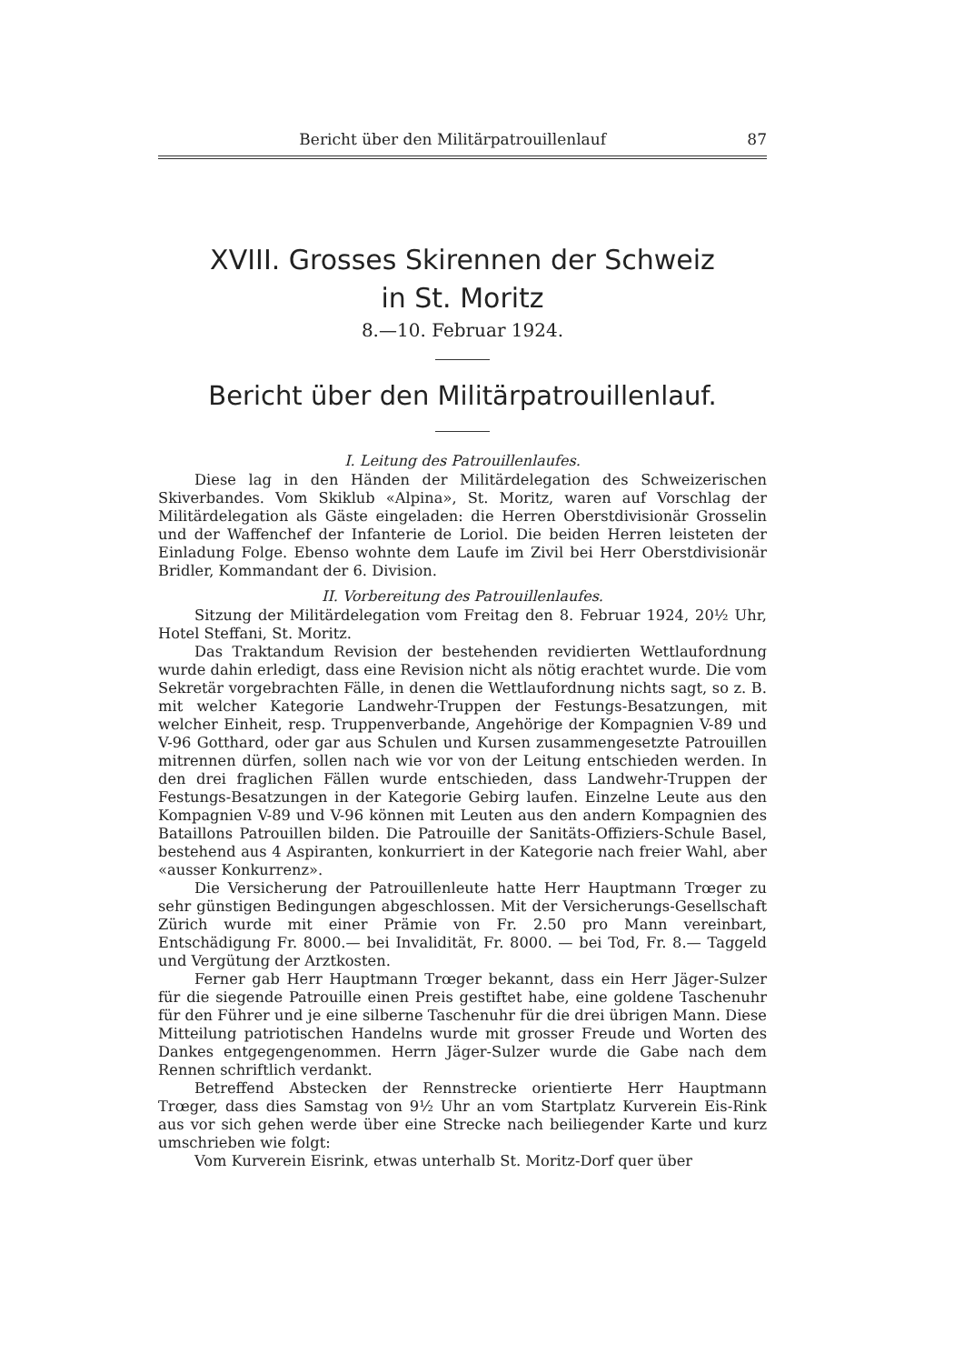Bericht über den Militärpatrouillenlauf 87
XVIII. Grosses Skirennen der Schweiz
in St. Moritz
8.—10. Februar 1924.
Bericht über den Militärpatrouillenlauf.
I. Leitung des Patrouillenlaufes.
Diese lag in den Händen der Militärdelegation des Schweizerischen Skiverbandes. Vom Skiklub «Alpina», St. Moritz, waren auf Vorschlag der Militärdelegation als Gäste eingeladen: die Herren Oberstdivisionär Grosselin und der Waffenchef der Infanterie de Loriol. Die beiden Herren leisteten der Einladung Folge. Ebenso wohnte dem Laufe im Zivil bei Herr Oberstdivisionär Bridler, Kommandant der 6. Division.
II. Vorbereitung des Patrouillenlaufes.
Sitzung der Militärdelegation vom Freitag den 8. Februar 1924, 20½ Uhr, Hotel Steffani, St. Moritz.
Das Traktandum Revision der bestehenden revidierten Wettlaufordnung wurde dahin erledigt, dass eine Revision nicht als nötig erachtet wurde. Die vom Sekretär vorgebrachten Fälle, in denen die Wettlaufordnung nichts sagt, so z. B. mit welcher Kategorie Landwehr-Truppen der Festungs-Besatzungen, mit welcher Einheit, resp. Truppenverbande, Angehörige der Kompagnien V-89 und V-96 Gotthard, oder gar aus Schulen und Kursen zusammengesetzte Patrouillen mitrennen dürfen, sollen nach wie vor von der Leitung entschieden werden. In den drei fraglichen Fällen wurde entschieden, dass Landwehr-Truppen der Festungs-Besatzungen in der Kategorie Gebirg laufen. Einzelne Leute aus den Kompagnien V-89 und V-96 können mit Leuten aus den andern Kompagnien des Bataillons Patrouillen bilden. Die Patrouille der Sanitäts-Offiziers-Schule Basel, bestehend aus 4 Aspiranten, konkurriert in der Kategorie nach freier Wahl, aber «ausser Konkurrenz».
Die Versicherung der Patrouillenleute hatte Herr Hauptmann Trœger zu sehr günstigen Bedingungen abgeschlossen. Mit der Versicherungs-Gesellschaft Zürich wurde mit einer Prämie von Fr. 2.50 pro Mann vereinbart, Entschädigung Fr. 8000.— bei Invalidität, Fr. 8000. — bei Tod, Fr. 8.— Taggeld und Vergütung der Arztkosten.
Ferner gab Herr Hauptmann Trœger bekannt, dass ein Herr Jäger-Sulzer für die siegende Patrouille einen Preis gestiftet habe, eine goldene Taschenuhr für den Führer und je eine silberne Taschenuhr für die drei übrigen Mann. Diese Mitteilung patriotischen Handelns wurde mit grosser Freude und Worten des Dankes entgegengenommen. Herrn Jäger-Sulzer wurde die Gabe nach dem Rennen schriftlich verdankt.
Betreffend Abstecken der Rennstrecke orientierte Herr Hauptmann Trœger, dass dies Samstag von 9½ Uhr an vom Startplatz Kurverein Eis-Rink aus vor sich gehen werde über eine Strecke nach beiliegender Karte und kurz umschrieben wie folgt:
Vom Kurverein Eisrink, etwas unterhalb St. Moritz-Dorf quer über